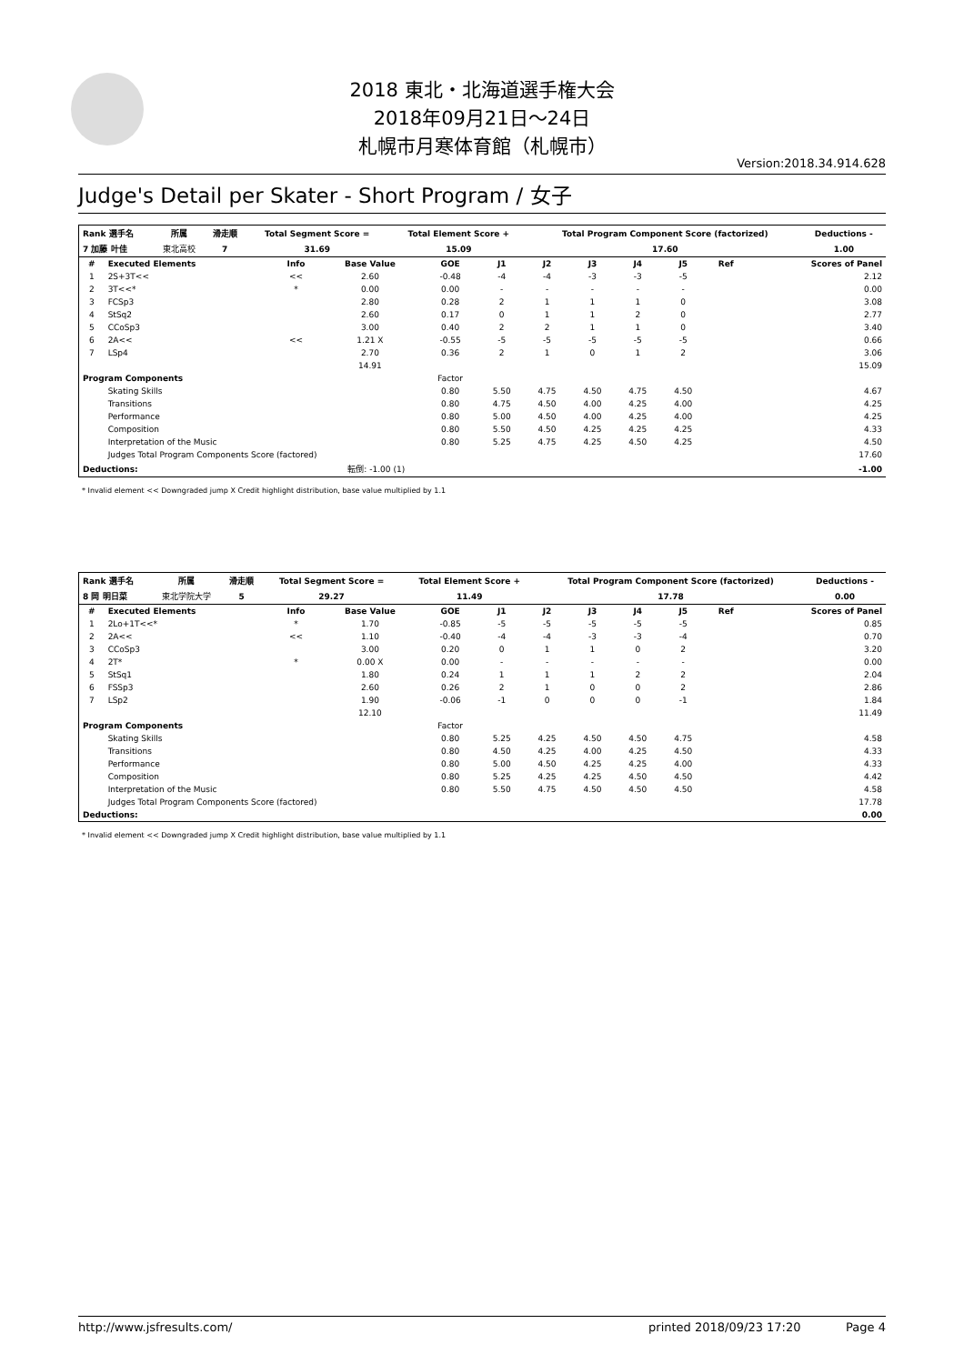2018 東北・北海道選手権大会
2018年09月21日～24日
札幌市月寒体育館（札幌市）
Version:2018.34.914.628
Judge's Detail per Skater - Short Program / 女子
| Rank 選手名 | 所属 | 滑走順 | Total Segment Score = | Total Element Score + | Total Program Component Score (factorized) | Deductions - |
| --- | --- | --- | --- | --- | --- | --- |
| 7 加藤 叶佳 | 東北高校 | 7 | 31.69 | 15.09 | 17.60 | 1.00 |
| # | Executed Elements | Info | Base Value | GOE | J1 | J2 | J3 | J4 | J5 | Ref | Scores of Panel |
| --- | --- | --- | --- | --- | --- | --- | --- | --- | --- | --- | --- |
| 1 | 2S+3T<< | << | 2.60 | -0.48 | -4 | -4 | -3 | -3 | -5 | | 2.12 |
| 2 | 3T<<* | * | 0.00 | 0.00 | - | - | - | - | - | | 0.00 |
| 3 | FCSp3 | | 2.80 | 0.28 | 2 | 1 | 1 | 1 | 0 | | 3.08 |
| 4 | StSq2 | | 2.60 | 0.17 | 0 | 1 | 1 | 2 | 0 | | 2.77 |
| 5 | CCoSp3 | | 3.00 | 0.40 | 2 | 2 | 1 | 1 | 0 | | 3.40 |
| 6 | 2A<< | << | 1.21 X | -0.55 | -5 | -5 | -5 | -5 | -5 | | 0.66 |
| 7 | LSp4 | | 2.70 | 0.36 | 2 | 1 | 0 | 1 | 2 | | 3.06 |
| | | | 14.91 | | | | | | | | 15.09 |
| Program Components | | | | Factor | | | | | | | |
| | Skating Skills | | | 0.80 | 5.50 | 4.75 | 4.50 | 4.75 | 4.50 | | 4.67 |
| | Transitions | | | 0.80 | 4.75 | 4.50 | 4.00 | 4.25 | 4.00 | | 4.25 |
| | Performance | | | 0.80 | 5.00 | 4.50 | 4.00 | 4.25 | 4.00 | | 4.25 |
| | Composition | | | 0.80 | 5.50 | 4.50 | 4.25 | 4.25 | 4.25 | | 4.33 |
| | Interpretation of the Music | | | 0.80 | 5.25 | 4.75 | 4.25 | 4.50 | 4.25 | | 4.50 |
| | Judges Total Program Components Score (factored) | | | | | | | | | | 17.60 |
| Deductions: | | 転倒: -1.00 (1) | | | | | | | | | -1.00 |
* Invalid element << Downgraded jump X Credit highlight distribution, base value multiplied by 1.1
| Rank 選手名 | 所属 | 滑走順 | Total Segment Score = | Total Element Score + | Total Program Component Score (factorized) | Deductions - |
| --- | --- | --- | --- | --- | --- | --- |
| 8 岡 明日菜 | 東北学院大学 | 5 | 29.27 | 11.49 | 17.78 | 0.00 |
| # | Executed Elements | Info | Base Value | GOE | J1 | J2 | J3 | J4 | J5 | Ref | Scores of Panel |
| --- | --- | --- | --- | --- | --- | --- | --- | --- | --- | --- | --- |
| 1 | 2Lo+1T<<* | * | 1.70 | -0.85 | -5 | -5 | -5 | -5 | -5 | | 0.85 |
| 2 | 2A<< | << | 1.10 | -0.40 | -4 | -4 | -3 | -3 | -4 | | 0.70 |
| 3 | CCoSp3 | | 3.00 | 0.20 | 0 | 1 | 1 | 0 | 2 | | 3.20 |
| 4 | 2T* | * | 0.00 X | 0.00 | - | - | - | - | - | | 0.00 |
| 5 | StSq1 | | 1.80 | 0.24 | 1 | 1 | 1 | 2 | 2 | | 2.04 |
| 6 | FSSp3 | | 2.60 | 0.26 | 2 | 1 | 0 | 0 | 2 | | 2.86 |
| 7 | LSp2 | | 1.90 | -0.06 | -1 | 0 | 0 | 0 | -1 | | 1.84 |
| | | | 12.10 | | | | | | | | 11.49 |
| Program Components | | | | Factor | | | | | | | |
| | Skating Skills | | | 0.80 | 5.25 | 4.25 | 4.50 | 4.50 | 4.75 | | 4.58 |
| | Transitions | | | 0.80 | 4.50 | 4.25 | 4.00 | 4.25 | 4.50 | | 4.33 |
| | Performance | | | 0.80 | 5.00 | 4.50 | 4.25 | 4.25 | 4.00 | | 4.33 |
| | Composition | | | 0.80 | 5.25 | 4.25 | 4.25 | 4.50 | 4.50 | | 4.42 |
| | Interpretation of the Music | | | 0.80 | 5.50 | 4.75 | 4.50 | 4.50 | 4.50 | | 4.58 |
| | Judges Total Program Components Score (factored) | | | | | | | | | | 17.78 |
| Deductions: | | | | | | | | | | | 0.00 |
* Invalid element << Downgraded jump X Credit highlight distribution, base value multiplied by 1.1
http://www.jsfresults.com/ printed 2018/09/23 17:20 Page 4